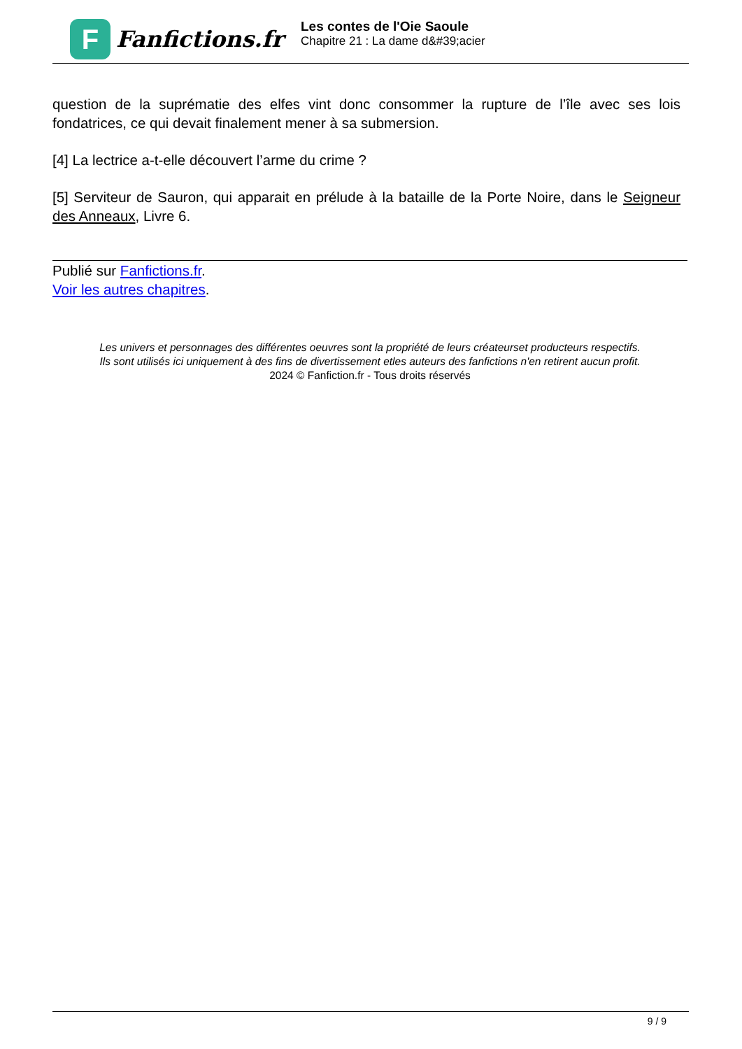F
Fanfictions.fr
Les contes de l'Oie Saoule
Chapitre 21 : La dame d&#39;acier
question de la suprématie des elfes vint donc consommer la rupture de l’île avec ses lois fondatrices, ce qui devait finalement mener à sa submersion.
[4] La lectrice a-t-elle découvert l’arme du crime ?
[5] Serviteur de Sauron, qui apparait en prélude à la bataille de la Porte Noire, dans le Seigneur des Anneaux, Livre 6.
Publié sur Fanfictions.fr.
Voir les autres chapitres.
Les univers et personnages des différentes oeuvres sont la propriété de leurs créateurset producteurs respectifs.
Ils sont utilisés ici uniquement à des fins de divertissement etles auteurs des fanfictions n'en retirent aucun profit.
2024 © Fanfiction.fr - Tous droits réservés
9 / 9